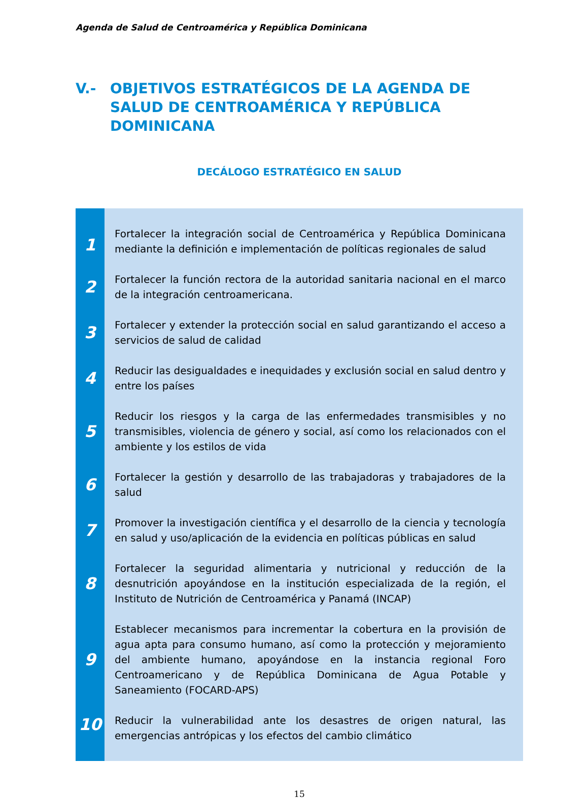Agenda de Salud de Centroamérica y República Dominicana
V.- OBJETIVOS ESTRATÉGICOS DE LA AGENDA DE SALUD DE CENTROAMÉRICA Y REPÚBLICA DOMINICANA
DECÁLOGO ESTRATÉGICO EN SALUD
| 1 | Fortalecer la integración social de Centroamérica y República Dominicana mediante la definición e implementación de políticas regionales de salud |
| 2 | Fortalecer la función rectora de la autoridad sanitaria nacional en el marco de la integración centroamericana. |
| 3 | Fortalecer y extender la protección social en salud garantizando el acceso a servicios de salud de calidad |
| 4 | Reducir las desigualdades e inequidades y exclusión social en salud dentro y entre los países |
| 5 | Reducir los riesgos y la carga de las enfermedades transmisibles y no transmisibles, violencia de género y social, así como los relacionados con el ambiente y los estilos de vida |
| 6 | Fortalecer la gestión y desarrollo de las trabajadoras y trabajadores de la salud |
| 7 | Promover la investigación científica y el desarrollo de la ciencia y tecnología en salud y uso/aplicación de la evidencia en políticas públicas en salud |
| 8 | Fortalecer la seguridad alimentaria y nutricional y reducción de la desnutrición apoyándose en la institución especializada de la región, el Instituto de Nutrición de Centroamérica y Panamá (INCAP) |
| 9 | Establecer mecanismos para incrementar la cobertura en la provisión de agua apta para consumo humano, así como la protección y mejoramiento del ambiente humano, apoyándose en la instancia regional Foro Centroamericano y de República Dominicana de Agua Potable y Saneamiento (FOCARD-APS) |
| 10 | Reducir la vulnerabilidad ante los desastres de origen natural, las emergencias antrópicas y los efectos del cambio climático |
15